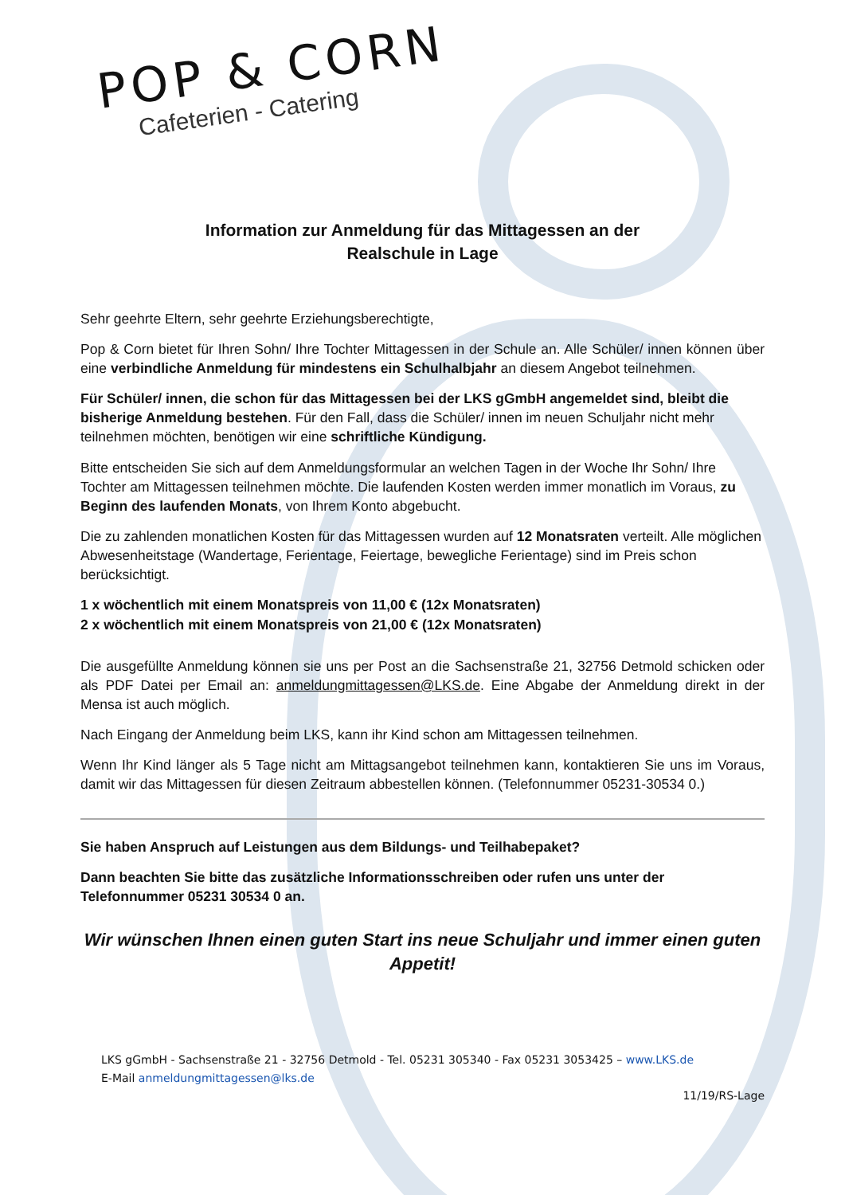POP & CORN
Cafeterien - Catering
Information zur Anmeldung für das Mittagessen an der
Realschule in Lage
Sehr geehrte Eltern, sehr geehrte Erziehungsberechtigte,
Pop & Corn bietet für Ihren Sohn/ Ihre Tochter Mittagessen in der Schule an. Alle Schüler/ innen können über eine verbindliche Anmeldung für mindestens ein Schulhalbjahr an diesem Angebot teilnehmen.
Für Schüler/ innen, die schon für das Mittagessen bei der LKS gGmbH angemeldet sind, bleibt die bisherige Anmeldung bestehen. Für den Fall, dass die Schüler/ innen im neuen Schuljahr nicht mehr teilnehmen möchten, benötigen wir eine schriftliche Kündigung.
Bitte entscheiden Sie sich auf dem Anmeldungsformular an welchen Tagen in der Woche Ihr Sohn/ Ihre Tochter am Mittagessen teilnehmen möchte. Die laufenden Kosten werden immer monatlich im Voraus, zu Beginn des laufenden Monats, von Ihrem Konto abgebucht.
Die zu zahlenden monatlichen Kosten für das Mittagessen wurden auf 12 Monatsraten verteilt. Alle möglichen Abwesenheitstage (Wandertage, Ferientage, Feiertage, bewegliche Ferientage) sind im Preis schon berücksichtigt.
1 x wöchentlich mit einem Monatspreis von 11,00 € (12x Monatsraten)
2 x wöchentlich mit einem Monatspreis von 21,00 € (12x Monatsraten)
Die ausgefüllte Anmeldung können sie uns per Post an die Sachsenstraße 21, 32756 Detmold schicken oder als PDF Datei per Email an: anmeldungmittagessen@LKS.de. Eine Abgabe der Anmeldung direkt in der Mensa ist auch möglich.
Nach Eingang der Anmeldung beim LKS, kann ihr Kind schon am Mittagessen teilnehmen.
Wenn Ihr Kind länger als 5 Tage nicht am Mittagsangebot teilnehmen kann, kontaktieren Sie uns im Voraus, damit wir das Mittagessen für diesen Zeitraum abbestellen können. (Telefonnummer 05231-30534 0.)
Sie haben Anspruch auf Leistungen aus dem Bildungs- und Teilhabepaket?
Dann beachten Sie bitte das zusätzliche Informationsschreiben oder rufen uns unter der Telefonnummer 05231 30534 0 an.
Wir wünschen Ihnen einen guten Start ins neue Schuljahr und immer einen guten Appetit!
LKS gGmbH - Sachsenstraße 21 - 32756 Detmold - Tel. 05231 305340 - Fax 05231 3053425 – www.LKS.de
E-Mail anmeldungmittagessen@lks.de
11/19/RS-Lage